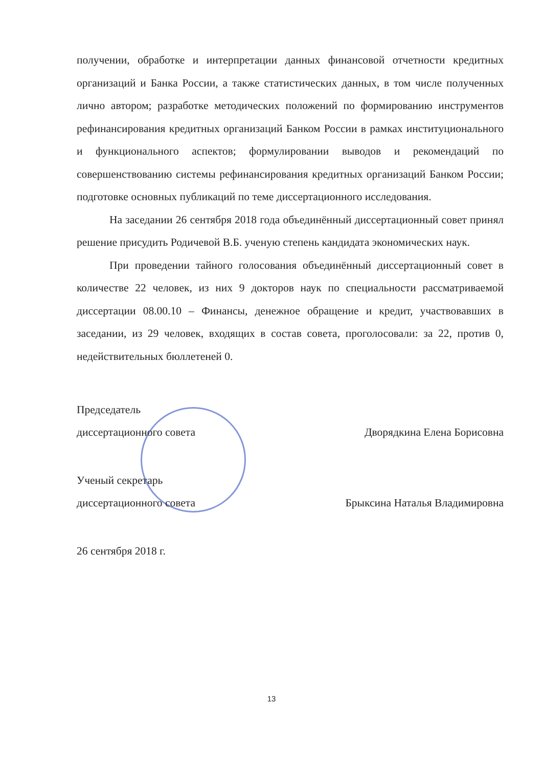получении, обработке и интерпретации данных финансовой отчетности кредитных организаций и Банка России, а также статистических данных, в том числе полученных лично автором; разработке методических положений по формированию инструментов рефинансирования кредитных организаций Банком России в рамках институционального и функционального аспектов; формулировании выводов и рекомендаций по совершенствованию системы рефинансирования кредитных организаций Банком России; подготовке основных публикаций по теме диссертационного исследования.
На заседании 26 сентября 2018 года объединённый диссертационный совет принял решение присудить Родичевой В.Б. ученую степень кандидата экономических наук.
При проведении тайного голосования объединённый диссертационный совет в количестве 22 человек, из них 9 докторов наук по специальности рассматриваемой диссертации 08.00.10 – Финансы, денежное обращение и кредит, участвовавших в заседании, из 29 человек, входящих в состав совета, проголосовали: за 22, против 0, недействительных бюллетеней 0.
Председатель
диссертационного совета Дворядкина Елена Борисовна
Ученый секретарь
диссертационного совета Брыксина Наталья Владимировна
26 сентября 2018 г.
13